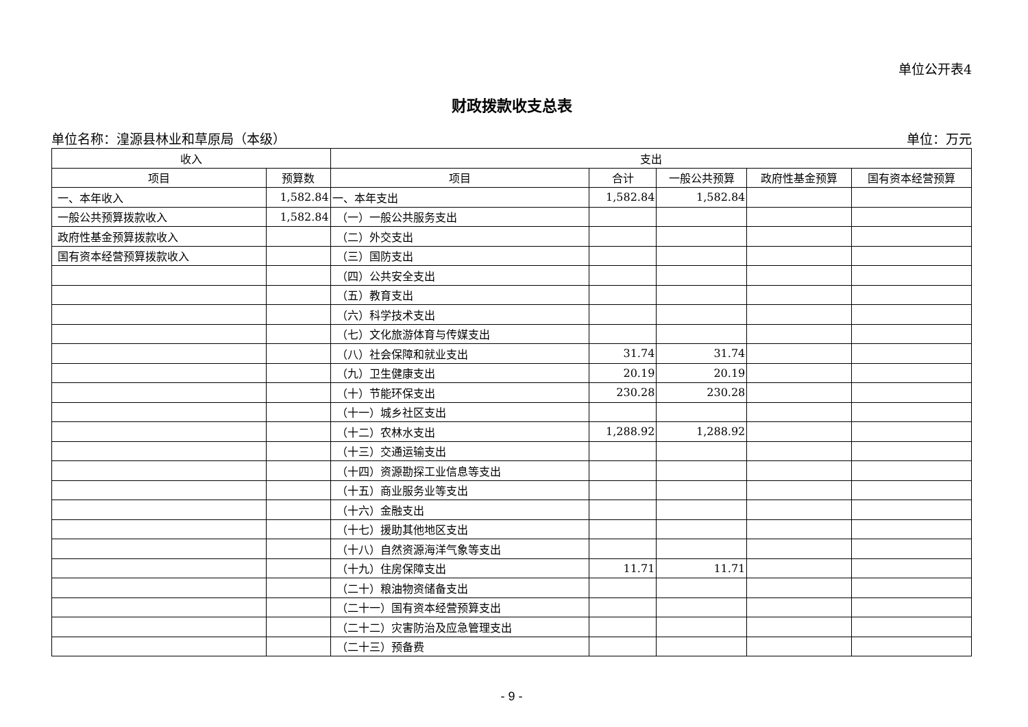单位公开表4
财政拨款收支总表
单位名称：湟源县林业和草原局（本级） 单位：万元
| 收入 | | 支出 | | | | |
| --- | --- | --- | --- | --- | --- | --- |
| 项目 | 预算数 | 项目 | 合计 | 一般公共预算 | 政府性基金预算 | 国有资本经营预算 |
| 一、本年收入 | 1,582.84 | 一、本年支出 | 1,582.84 | 1,582.84 | | |
| 一般公共预算拨款收入 | 1,582.84 | （一）一般公共服务支出 | | | | |
| 政府性基金预算拨款收入 | | （二）外交支出 | | | | |
| 国有资本经营预算拨款收入 | | （三）国防支出 | | | | |
| | | （四）公共安全支出 | | | | |
| | | （五）教育支出 | | | | |
| | | （六）科学技术支出 | | | | |
| | | （七）文化旅游体育与传媒支出 | | | | |
| | | （八）社会保障和就业支出 | 31.74 | 31.74 | | |
| | | （九）卫生健康支出 | 20.19 | 20.19 | | |
| | | （十）节能环保支出 | 230.28 | 230.28 | | |
| | | （十一）城乡社区支出 | | | | |
| | | （十二）农林水支出 | 1,288.92 | 1,288.92 | | |
| | | （十三）交通运输支出 | | | | |
| | | （十四）资源勘探工业信息等支出 | | | | |
| | | （十五）商业服务业等支出 | | | | |
| | | （十六）金融支出 | | | | |
| | | （十七）援助其他地区支出 | | | | |
| | | （十八）自然资源海洋气象等支出 | | | | |
| | | （十九）住房保障支出 | 11.71 | 11.71 | | |
| | | （二十）粮油物资储备支出 | | | | |
| | | （二十一）国有资本经营预算支出 | | | | |
| | | （二十二）灾害防治及应急管理支出 | | | | |
| | | （二十三）预备费 | | | | |
- 9 -